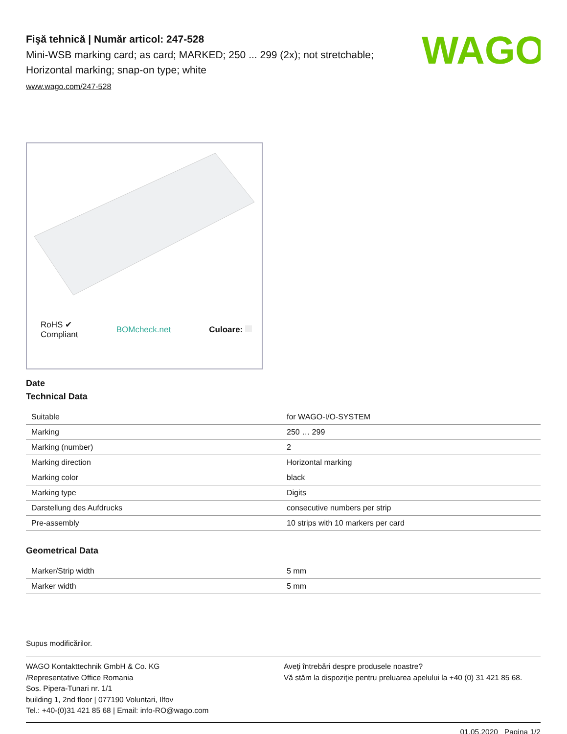Fişă tehnică | Număr articol: 247-528
Mini-WSB marking card; as card; MARKED; 250 ... 299 (2x); not stretchable; Horizontal marking; snap-on type; white
www.wago.com/247-528
WAGO
RoHS ✔
Compliant BOMcheck.net Culoare:
Date
Technical Data
| Suitable | for WAGO-I/O-SYSTEM |
| Marking | 250 … 299 |
| Marking (number) | 2 |
| Marking direction | Horizontal marking |
| Marking color | black |
| Marking type | Digits |
| Darstellung des Aufdrucks | consecutive numbers per strip |
| Pre-assembly | 10 strips with 10 markers per card |
Geometrical Data
| Marker/Strip width | 5 mm |
| Marker width | 5 mm |
Supus modificărilor.
WAGO Kontakttechnik GmbH & Co. KG
/Representative Office Romania
Sos. Pipera-Tunari nr. 1/1
building 1, 2nd floor | 077190 Voluntari, Ilfov
Tel.: +40-(0)31 421 85 68 | Email: info-RO@wago.com
Aveţi întrebări despre produsele noastre?
Vă stăm la dispoziţie pentru preluarea apelului la +40 (0) 31 421 85 68.
01.05.2020 Pagina 1/2